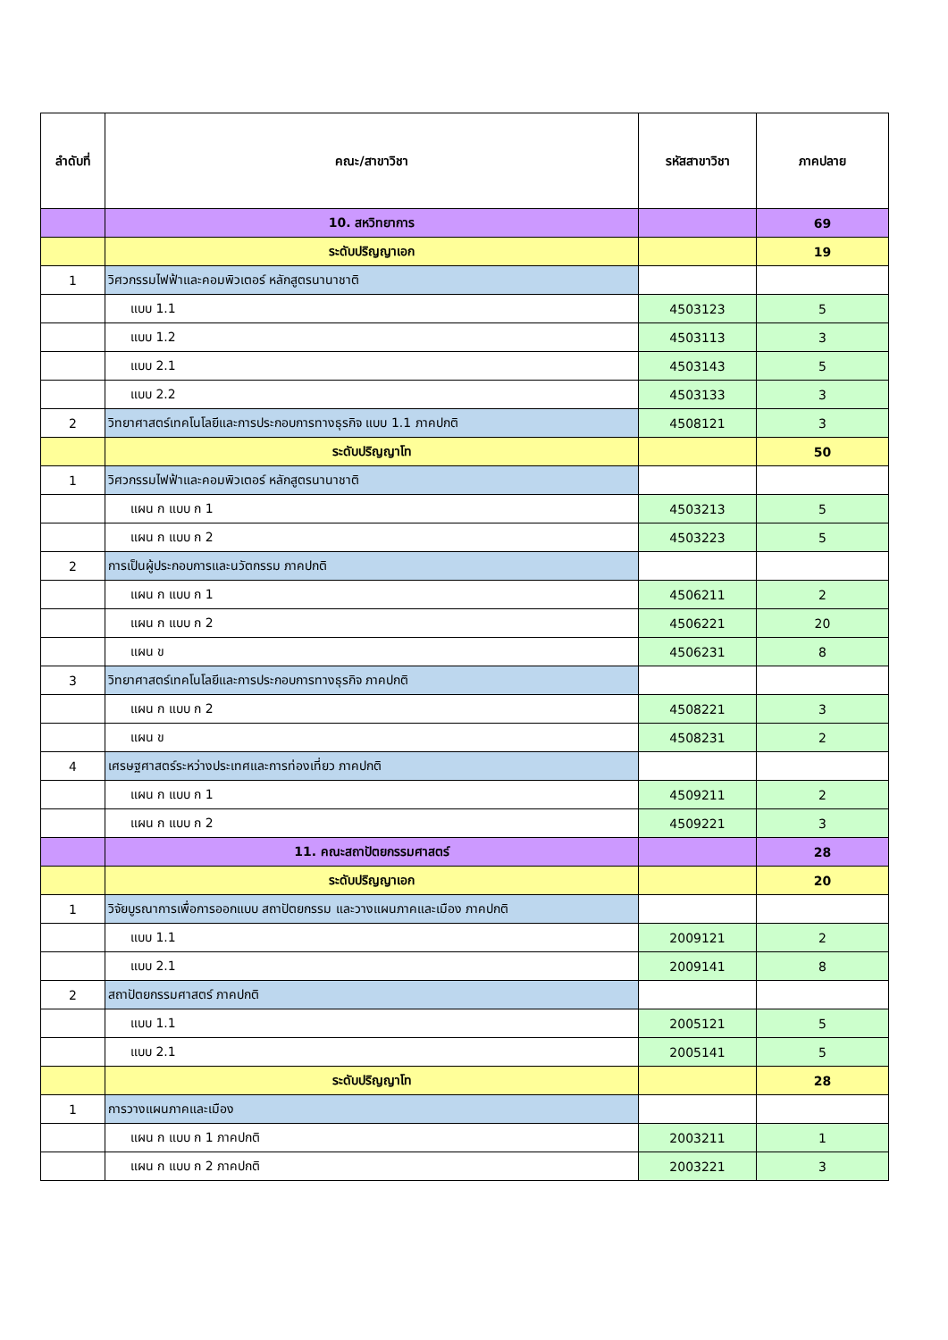| ลำดับที่ | คณะ/สาขาวิชา | รหัสสาขาวิชา | ภาคปลาย |
| --- | --- | --- | --- |
| | 10. สหวิทยาการ | | 69 |
| | ระดับปริญญาเอก | | 19 |
| 1 | วิศวกรรมไฟฟ้าและคอมพิวเตอร์ หลักสูตรนานาชาติ | | |
| | แบบ 1.1 | 4503123 | 5 |
| | แบบ 1.2 | 4503113 | 3 |
| | แบบ 2.1 | 4503143 | 5 |
| | แบบ 2.2 | 4503133 | 3 |
| 2 | วิทยาศาสตร์เทคโนโลยีและการประกอบการทางธุรกิจ แบบ 1.1 ภาคปกติ | 4508121 | 3 |
| | ระดับปริญญาโท | | 50 |
| 1 | วิศวกรรมไฟฟ้าและคอมพิวเตอร์ หลักสูตรนานาชาติ | | |
| | แผน ก แบบ ก 1 | 4503213 | 5 |
| | แผน ก แบบ ก 2 | 4503223 | 5 |
| 2 | การเป็นผู้ประกอบการและนวัตกรรม ภาคปกติ | | |
| | แผน ก แบบ ก 1 | 4506211 | 2 |
| | แผน ก แบบ ก 2 | 4506221 | 20 |
| | แผน ข | 4506231 | 8 |
| 3 | วิทยาศาสตร์เทคโนโลยีและการประกอบการทางธุรกิจ ภาคปกติ | | |
| | แผน ก แบบ ก 2 | 4508221 | 3 |
| | แผน ข | 4508231 | 2 |
| 4 | เศรษฐศาสตร์ระหว่างประเทศและการท่องเที่ยว ภาคปกติ | | |
| | แผน ก แบบ ก 1 | 4509211 | 2 |
| | แผน ก แบบ ก 2 | 4509221 | 3 |
| | 11. คณะสถาปัตยกรรมศาสตร์ | | 28 |
| | ระดับปริญญาเอก | | 20 |
| 1 | วิจัยบูรณาการเพื่อการออกแบบ สถาปัตยกรรม และวางแผนภาคและเมือง ภาคปกติ | | |
| | แบบ 1.1 | 2009121 | 2 |
| | แบบ 2.1 | 2009141 | 8 |
| 2 | สถาปัตยกรรมศาสตร์ ภาคปกติ | | |
| | แบบ 1.1 | 2005121 | 5 |
| | แบบ 2.1 | 2005141 | 5 |
| | ระดับปริญญาโท | | 28 |
| 1 | การวางแผนภาคและเมือง | | |
| | แผน ก แบบ ก 1 ภาคปกติ | 2003211 | 1 |
| | แผน ก แบบ ก 2 ภาคปกติ | 2003221 | 3 |